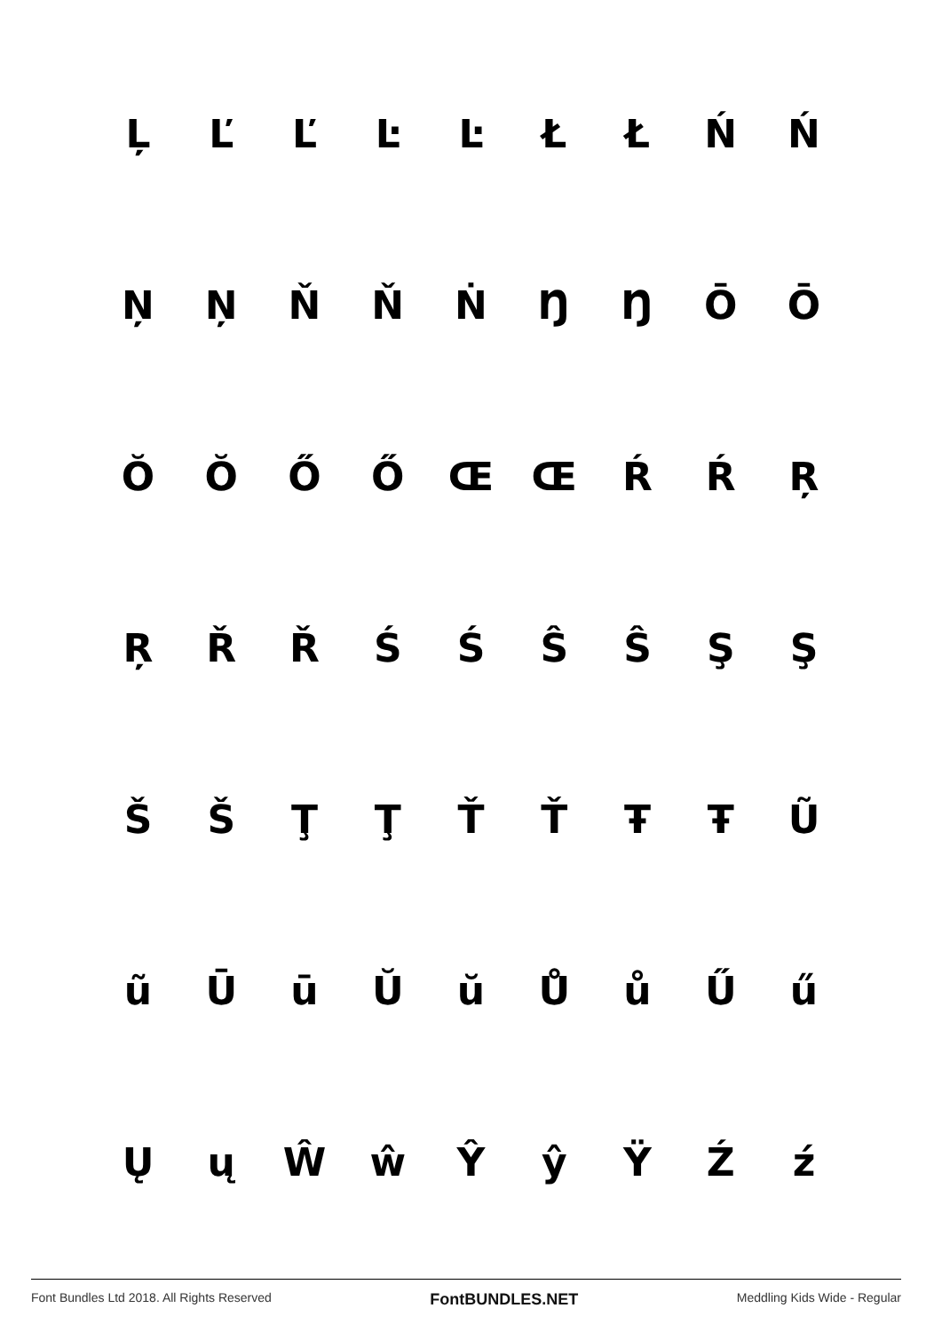Ļ Ľ Ľ Ŀ Ŀ Ł Ł Ń Ń
Ņ Ņ Ň Ň Ṅ Ŋ Ŋ Ō Ō
Ŏ Ŏ Ő Ő Œ Œ Ŕ Ŕ Ŗ
Ŗ Ř Ř Ś Ś Ŝ Ŝ Ş Ş
Š Š Ţ Ţ Ť Ť Ŧ Ŧ Ũ
ũ Ū ū Ŭ ŭ Ů ů Ű ű
Ų ų Ŵ ŵ Ŷ ŷ Ÿ Ź ź
Font Bundles Ltd 2018. All Rights Reserved FontBUNDLES.NET Meddling Kids Wide - Regular